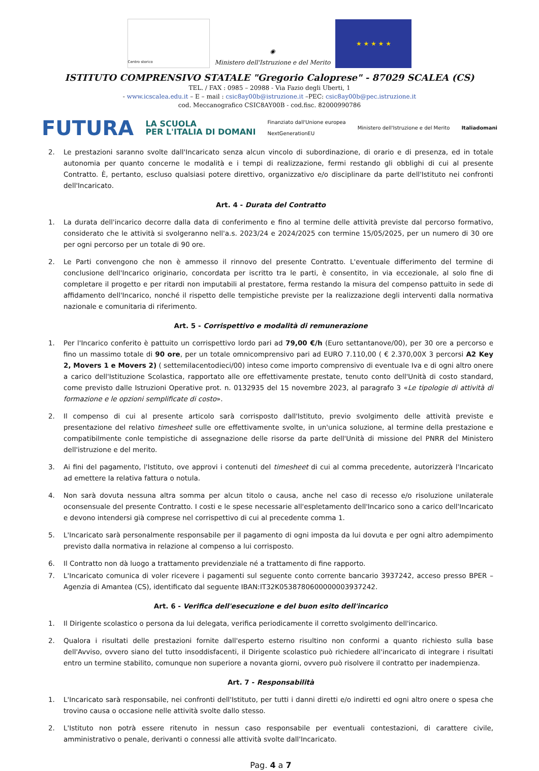Centro storico
◉
Ministero dell'Istruzione e del Merito
★ ★ ★ ★ ★
ISTITUTO COMPRENSIVO STATALE "Gregorio Caloprese" - 87029 SCALEA (CS)
TEL. / FAX : 0985 – 20988 - Via Fazio degli Uberti, 1
- www.icscalea.edu.it – E – mail : csic8ay00b@istruzione.it –PEC: csic8ay00b@pec.istruzione.it
cod. Meccanografico CSIC8AY00B - cod.fisc. 82000990786
FUTURA LA SCUOLA
PER L'ITALIA DI DOMANI Finanziato dall'Unione europea
NextGenerationEU Ministero dell'Istruzione e del Merito Italiadomani
2. Le prestazioni saranno svolte dall'Incaricato senza alcun vincolo di subordinazione, di orario e di presenza, ed in totale autonomia per quanto concerne le modalità e i tempi di realizzazione, fermi restando gli obblighi di cui al presente Contratto. È, pertanto, escluso qualsiasi potere direttivo, organizzativo e/o disciplinare da parte dell'Istituto nei confronti dell'Incaricato.
Art. 4 - Durata del Contratto
1. La durata dell'incarico decorre dalla data di conferimento e fino al termine delle attività previste dal percorso formativo, considerato che le attività si svolgeranno nell'a.s. 2023/24 e 2024/2025 con termine 15/05/2025, per un numero di 30 ore per ogni percorso per un totale di 90 ore.
2. Le Parti convengono che non è ammesso il rinnovo del presente Contratto. L'eventuale differimento del termine di conclusione dell'Incarico originario, concordata per iscritto tra le parti, è consentito, in via eccezionale, al solo fine di completare il progetto e per ritardi non imputabili al prestatore, ferma restando la misura del compenso pattuito in sede di affidamento dell'Incarico, nonché il rispetto delle tempistiche previste per la realizzazione degli interventi dalla normativa nazionale e comunitaria di riferimento.
Art. 5 - Corrispettivo e modalità di remunerazione
1. Per l'Incarico conferito è pattuito un corrispettivo lordo pari ad 79,00 €/h (Euro settantanove/00), per 30 ore a percorso e fino un massimo totale di 90 ore, per un totale omnicomprensivo pari ad EURO 7.110,00 ( € 2.370,00X 3 percorsi A2 Key 2, Movers 1 e Movers 2) ( settemilacentodieci/00) inteso come importo comprensivo di eventuale Iva e di ogni altro onere a carico dell'Istituzione Scolastica, rapportato alle ore effettivamente prestate, tenuto conto dell'Unità di costo standard, come previsto dalle Istruzioni Operative prot. n. 0132935 del 15 novembre 2023, al paragrafo 3 «Le tipologie di attività di formazione e le opzioni semplificate di costo».
2. Il compenso di cui al presente articolo sarà corrisposto dall'Istituto, previo svolgimento delle attività previste e presentazione del relativo timesheet sulle ore effettivamente svolte, in un'unica soluzione, al termine della prestazione e compatibilmente conle tempistiche di assegnazione delle risorse da parte dell'Unità di missione del PNRR del Ministero dell'istruzione e del merito.
3. Ai fini del pagamento, l'Istituto, ove approvi i contenuti del timesheet di cui al comma precedente, autorizzerà l'Incaricato ad emettere la relativa fattura o notula.
4. Non sarà dovuta nessuna altra somma per alcun titolo o causa, anche nel caso di recesso e/o risoluzione unilaterale oconsensuale del presente Contratto. I costi e le spese necessarie all'espletamento dell'Incarico sono a carico dell'Incaricato e devono intendersi già comprese nel corrispettivo di cui al precedente comma 1.
5. L'Incaricato sarà personalmente responsabile per il pagamento di ogni imposta da lui dovuta e per ogni altro adempimento previsto dalla normativa in relazione al compenso a lui corrisposto.
6. Il Contratto non dà luogo a trattamento previdenziale né a trattamento di fine rapporto.
7. L'Incaricato comunica di voler ricevere i pagamenti sul seguente conto corrente bancario 3937242, acceso presso BPER – Agenzia di Amantea (CS), identificato dal seguente IBAN:IT32K0538780600000003937242.
Art. 6 - Verifica dell'esecuzione e del buon esito dell'incarico
1. Il Dirigente scolastico o persona da lui delegata, verifica periodicamente il corretto svolgimento dell'incarico.
2. Qualora i risultati delle prestazioni fornite dall'esperto esterno risultino non conformi a quanto richiesto sulla base dell'Avviso, ovvero siano del tutto insoddisfacenti, il Dirigente scolastico può richiedere all'incaricato di integrare i risultati entro un termine stabilito, comunque non superiore a novanta giorni, ovvero può risolvere il contratto per inadempienza.
Art. 7 - Responsabilità
1. L'Incaricato sarà responsabile, nei confronti dell'Istituto, per tutti i danni diretti e/o indiretti ed ogni altro onere o spesa che trovino causa o occasione nelle attività svolte dallo stesso.
2. L'Istituto non potrà essere ritenuto in nessun caso responsabile per eventuali contestazioni, di carattere civile, amministrativo o penale, derivanti o connessi alle attività svolte dall'Incaricato.
Pag. 4 a 7